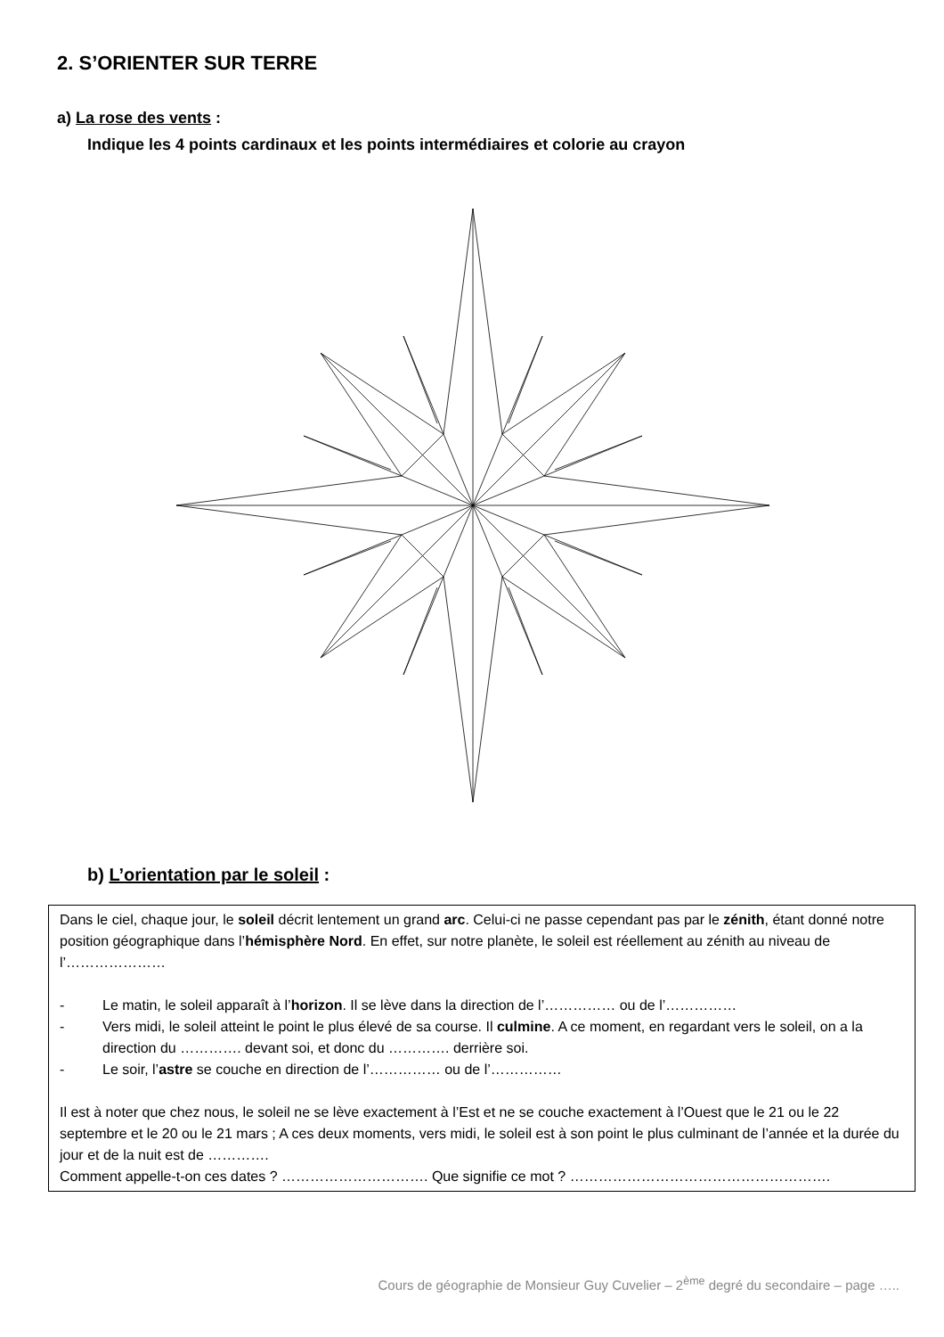2. S’ORIENTER SUR TERRE
a) La rose des vents :
Indique les 4 points cardinaux et les points intermédiaires et colorie au crayon
b) L’orientation par le soleil :
Dans le ciel, chaque jour, le soleil décrit lentement un grand arc. Celui-ci ne passe cependant pas par le zénith, étant donné notre position géographique dans l’hémisphère Nord. En effet, sur notre planète, le soleil est réellement au zénith au niveau de l’…………………
- Le matin, le soleil apparaît à l’horizon. Il se lève dans la direction de l’…………… ou de l’……………
- Vers midi, le soleil atteint le point le plus élevé de sa course. Il culmine. A ce moment, en regardant vers le soleil, on a la direction du …………. devant soi, et donc du …………. derrière soi.
- Le soir, l’astre se couche en direction de l’…………… ou de l’……………
Il est à noter que chez nous, le soleil ne se lève exactement à l’Est et ne se couche exactement à l’Ouest que le 21 ou le 22 septembre et le 20 ou le 21 mars ; A ces deux moments, vers midi, le soleil est à son point le plus culminant de l’année et la durée du jour et de la nuit est de ………….
Comment appelle-t-on ces dates ? …………………………. Que signifie ce mot ? ……………………………………………….
Cours de géographie de Monsieur Guy Cuvelier – 2<sup>ème</sup> degré du secondaire – page …..